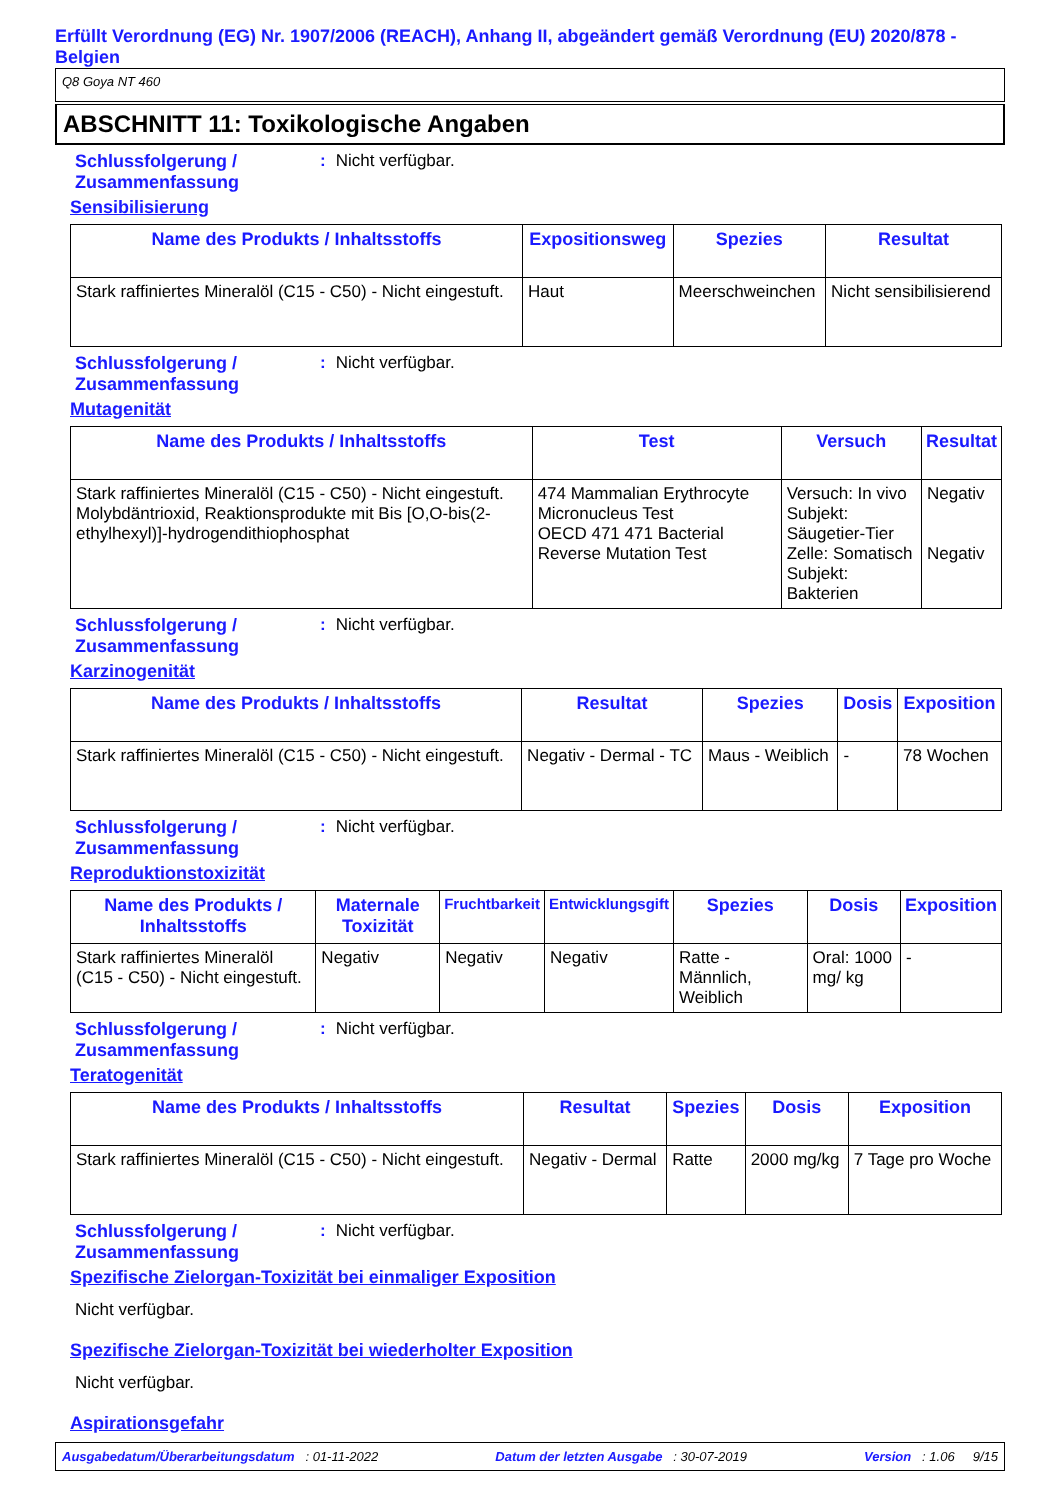Erfüllt Verordnung (EG) Nr. 1907/2006 (REACH), Anhang II, abgeändert gemäß Verordnung (EU) 2020/878 - Belgien
Q8 Goya NT 460
ABSCHNITT 11: Toxikologische Angaben
Schlussfolgerung / Zusammenfassung
: Nicht verfügbar.
Sensibilisierung
| Name des Produkts / Inhaltsstoffs | Expositionsweg | Spezies | Resultat |
| --- | --- | --- | --- |
| Stark raffiniertes Mineralöl (C15 - C50) - Nicht eingestuft. | Haut | Meerschweinchen | Nicht sensibilisierend |
Schlussfolgerung / Zusammenfassung
: Nicht verfügbar.
Mutagenität
| Name des Produkts / Inhaltsstoffs | Test | Versuch | Resultat |
| --- | --- | --- | --- |
| Stark raffiniertes Mineralöl (C15 - C50) - Nicht eingestuft. Molybdäntrioxid, Reaktionsprodukte mit Bis [O,O-bis(2-ethylhexyl)]-hydrogendithiophosphat | 474 Mammalian Erythrocyte Micronucleus Test OECD 471 471 Bacterial Reverse Mutation Test | Versuch: In vivo Subjekt: Säugetier-Tier Zelle: Somatisch Subjekt: Bakterien | Negativ Negativ |
Schlussfolgerung / Zusammenfassung
: Nicht verfügbar.
Karzinogenität
| Name des Produkts / Inhaltsstoffs | Resultat | Spezies | Dosis | Exposition |
| --- | --- | --- | --- | --- |
| Stark raffiniertes Mineralöl (C15 - C50) - Nicht eingestuft. | Negativ - Dermal - TC | Maus - Weiblich | - | 78 Wochen |
Schlussfolgerung / Zusammenfassung
: Nicht verfügbar.
Reproduktionstoxizität
| Name des Produkts / Inhaltsstoffs | Maternale Toxizität | Fruchtbarkeit | Entwicklungsgift | Spezies | Dosis | Exposition |
| --- | --- | --- | --- | --- | --- | --- |
| Stark raffiniertes Mineralöl (C15 - C50) - Nicht eingestuft. | Negativ | Negativ | Negativ | Ratte - Männlich, Weiblich | Oral: 1000 mg/ kg | - |
Schlussfolgerung / Zusammenfassung
: Nicht verfügbar.
Teratogenität
| Name des Produkts / Inhaltsstoffs | Resultat | Spezies | Dosis | Exposition |
| --- | --- | --- | --- | --- |
| Stark raffiniertes Mineralöl (C15 - C50) - Nicht eingestuft. | Negativ - Dermal | Ratte | 2000 mg/kg | 7 Tage pro Woche |
Schlussfolgerung / Zusammenfassung
: Nicht verfügbar.
Spezifische Zielorgan-Toxizität bei einmaliger Exposition
Nicht verfügbar.
Spezifische Zielorgan-Toxizität bei wiederholter Exposition
Nicht verfügbar.
Aspirationsgefahr
Ausgabedatum/Überarbeitungsdatum : 01-11-2022 Datum der letzten Ausgabe : 30-07-2019 Version : 1.06 9/15